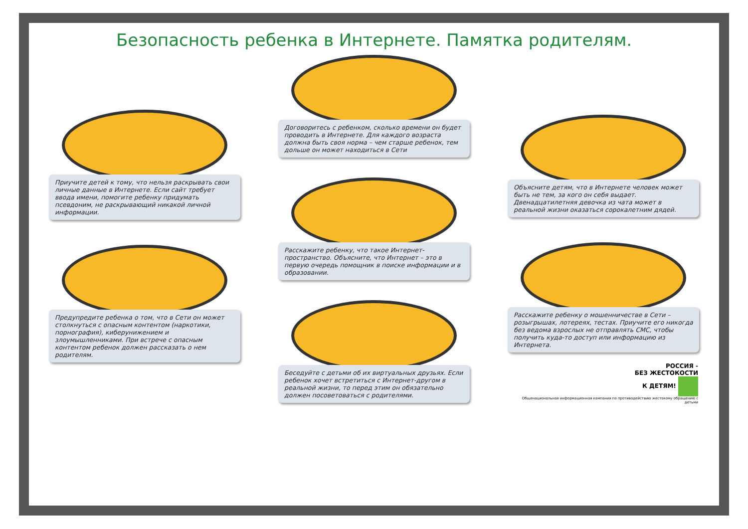Безопасность ребенка в Интернете. Памятка родителям.
Приучите детей к тому, что нельзя раскрывать свои личные данные в Интернете. Если сайт требует ввода имени, помогите ребенку придумать псевдоним, не раскрывающий никакой личной информации.
Предупредите ребенка о том, что в Сети он может столкнуться с опасным контентом (наркотики, порнография), киберунижением и злоумышленниками. При встрече с опасным контентом ребенок должен рассказать о нем родителям.
Договоритесь с ребенком, сколько времени он будет проводить в Интернете. Для каждого возраста должна быть своя норма – чем старше ребенок, тем дольше он может находиться в Сети
Расскажите ребенку, что такое Интернет-пространство. Объясните, что Интернет – это в первую очередь помощник в поиске информации и в образовании.
Беседуйте с детьми об их виртуальных друзьях. Если ребенок хочет встретиться с Интернет-другом в реальной жизни, то перед этим он обязательно должен посоветоваться с родителями.
Объясните детям, что в Интернете человек может быть не тем, за кого он себя выдает. Двенадцатилетняя девочка из чата может в реальной жизни оказаться сорокалетним дядей.
Расскажите ребенку о мошенничестве в Сети – розыгрышах, лотереях, тестах. Приучите его никогда без ведома взрослых не отправлять СМС, чтобы получить куда-то доступ или информацию из Интернета.
РОССИЯ -
БЕЗ ЖЕСТОКОСТИ
К ДЕТЯМ!
Общенациональная информационная кампания по противодействию жестокому обращению с детьми